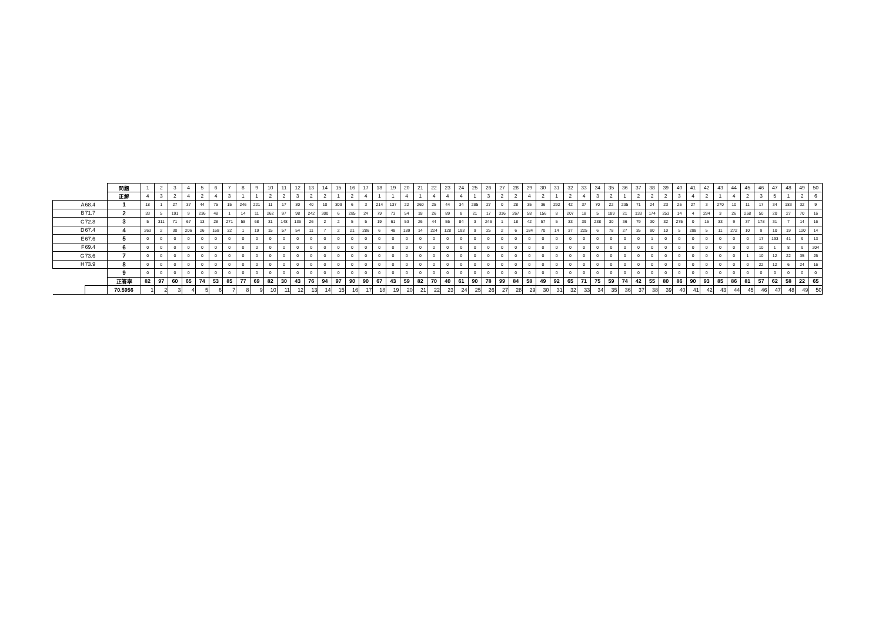| | | 問題 | 1 | 2 | 3 | 4 | 5 | 6 | 7 | 8 | 9 | 10 | 11 | 12 | 13 | 14 | 15 | 16 | 17 | 18 | 19 | 20 | 21 | 22 | 23 | 24 | 25 | 26 | 27 | 28 | 29 | 30 | 31 | 32 | 33 | 34 | 35 | 36 | 37 | 38 | 39 | 40 | 41 | 42 | 43 | 44 | 45 | 46 | 47 | 48 | 49 | 50 |
| | | 正解 | 4 | 3 | 2 | 4 | 2 | 4 | 3 | 1 | 1 | 2 | 2 | 3 | 2 | 2 | 1 | 2 | 4 | 1 | 1 | 4 | 1 | 4 | 4 | 4 | 1 | 3 | 2 | 2 | 4 | 2 | 1 | 2 | 4 | 3 | 2 | 1 | 2 | 2 | 2 | 3 | 4 | 2 | 1 | 4 | 2 | 3 | 5 | 1 | 2 | 6 |
| A | 68.4 | 1 | 18 | 1 | 27 | 37 | 44 | 75 | 15 | 246 | 221 | 11 | 17 | 30 | 40 | 10 | 309 | 6 | 3 | 214 | 137 | 22 | 260 | 25 | 44 | 34 | 285 | 27 | 0 | 28 | 35 | 36 | 292 | 42 | 37 | 70 | 22 | 235 | 71 | 24 | 23 | 25 | 27 | 3 | 270 | 10 | 11 | 17 | 34 | 183 | 32 | 9 |
| B | 71.7 | 2 | 33 | 5 | 191 | 9 | 236 | 48 | 1 | 14 | 11 | 262 | 97 | 98 | 242 | 300 | 6 | 285 | 24 | 79 | 73 | 54 | 18 | 26 | 89 | 8 | 21 | 17 | 316 | 267 | 58 | 156 | 8 | 207 | 18 | 5 | 189 | 21 | 133 | 174 | 253 | 14 | 4 | 294 | 3 | 26 | 258 | 50 | 20 | 27 | 70 | 16 |
| C | 72.8 | 3 | 5 | 311 | 71 | 67 | 13 | 28 | 271 | 58 | 68 | 31 | 148 | 136 | 26 | 2 | 2 | 5 | 5 | 19 | 61 | 53 | 26 | 44 | 55 | 84 | 3 | 246 | 1 | 18 | 42 | 57 | 5 | 33 | 39 | 238 | 30 | 36 | 79 | 30 | 32 | 275 | 0 | 15 | 33 | 9 | 37 | 178 | 31 | 7 | 14 | 16 |
| D | 67.4 | 4 | 263 | 2 | 30 | 206 | 26 | 168 | 32 | 1 | 19 | 15 | 57 | 54 | 11 | 7 | 2 | 21 | 286 | 6 | 48 | 189 | 14 | 224 | 128 | 193 | 9 | 25 | 2 | 6 | 184 | 70 | 14 | 37 | 225 | 6 | 78 | 27 | 35 | 90 | 10 | 5 | 288 | 5 | 11 | 272 | 10 | 9 | 10 | 19 | 120 | 14 |
| E | 67.6 | 5 | 0 | 0 | 0 | 0 | 0 | 0 | 0 | 0 | 0 | 0 | 0 | 0 | 0 | 0 | 0 | 0 | 0 | 0 | 0 | 0 | 0 | 0 | 0 | 0 | 0 | 0 | 0 | 0 | 0 | 0 | 0 | 0 | 0 | 0 | 0 | 0 | 0 | 1 | 0 | 0 | 0 | 0 | 0 | 0 | 0 | 17 | 193 | 41 | 9 | 13 |
| F | 69.4 | 6 | 0 | 0 | 0 | 0 | 0 | 0 | 0 | 0 | 0 | 0 | 0 | 0 | 0 | 0 | 0 | 0 | 0 | 0 | 0 | 0 | 0 | 0 | 0 | 0 | 0 | 0 | 0 | 0 | 0 | 0 | 0 | 0 | 0 | 0 | 0 | 0 | 0 | 0 | 0 | 0 | 0 | 0 | 0 | 0 | 0 | 10 | 1 | 8 | 9 | 204 |
| G | 73.6 | 7 | 0 | 0 | 0 | 0 | 0 | 0 | 0 | 0 | 0 | 0 | 0 | 0 | 0 | 0 | 0 | 0 | 0 | 0 | 0 | 0 | 0 | 0 | 0 | 0 | 0 | 0 | 0 | 0 | 0 | 0 | 0 | 0 | 0 | 0 | 0 | 0 | 0 | 0 | 0 | 0 | 0 | 0 | 0 | 0 | 1 | 10 | 12 | 22 | 35 | 25 |
| H | 73.9 | 8 | 0 | 0 | 0 | 0 | 0 | 0 | 0 | 0 | 0 | 0 | 0 | 0 | 0 | 0 | 0 | 0 | 0 | 0 | 0 | 0 | 0 | 0 | 0 | 0 | 0 | 0 | 0 | 0 | 0 | 0 | 0 | 0 | 0 | 0 | 0 | 0 | 0 | 0 | 0 | 0 | 0 | 0 | 0 | 0 | 0 | 22 | 12 | 6 | 24 | 16 |
| | | 9 | 0 | 0 | 0 | 0 | 0 | 0 | 0 | 0 | 0 | 0 | 0 | 0 | 0 | 0 | 0 | 0 | 0 | 0 | 0 | 0 | 0 | 0 | 0 | 0 | 0 | 0 | 0 | 0 | 0 | 0 | 0 | 0 | 0 | 0 | 0 | 0 | 0 | 0 | 0 | 0 | 0 | 0 | 0 | 0 | 0 | 0 | 0 | 0 | 0 | 0 |
| | | 正答率 | 82 | 97 | 60 | 65 | 74 | 53 | 85 | 77 | 69 | 82 | 30 | 43 | 76 | 94 | 97 | 90 | 90 | 67 | 43 | 59 | 82 | 70 | 40 | 61 | 90 | 78 | 99 | 84 | 58 | 49 | 92 | 65 | 71 | 75 | 59 | 74 | 42 | 55 | 80 | 86 | 90 | 93 | 85 | 86 | 81 | 57 | 62 | 58 | 22 | 65 |
| | | 70.5956 | 1 | 2 | 3 | 4 | 5 | 6 | 7 | 8 | 9 | 10 | 11 | 12 | 13 | 14 | 15 | 16 | 17 | 18 | 19 | 20 | 21 | 22 | 23 | 24 | 25 | 26 | 27 | 28 | 29 | 30 | 31 | 32 | 33 | 34 | 35 | 36 | 37 | 38 | 39 | 40 | 41 | 42 | 43 | 44 | 45 | 46 | 47 | 48 | 49 | 50 |